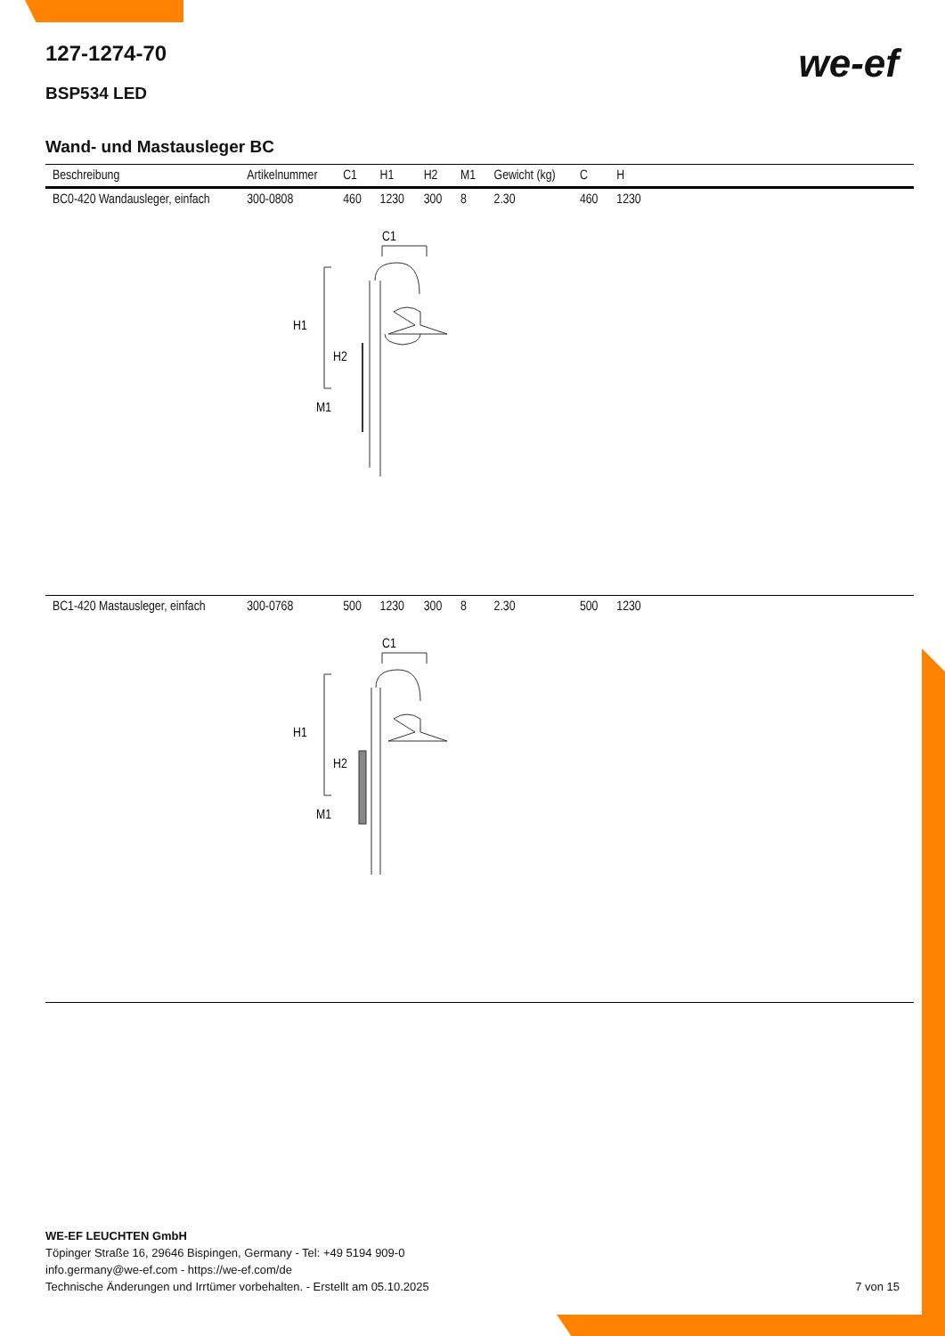127-1274-70
BSP534 LED
we-ef
Wand- und Mastausleger BC
| Beschreibung | Artikelnummer | C1 | H1 | H2 | M1 | Gewicht (kg) | C | H | |
| --- | --- | --- | --- | --- | --- | --- | --- | --- | --- |
| BC0-420 Wandausleger, einfach | 300-0808 | 460 | 1230 | 300 | 8 | 2.30 | 460 | 1230 | |
| C1 H1 H2 M1 | | | | | | | | | |
| BC1-420 Mastausleger, einfach | 300-0768 | 500 | 1230 | 300 | 8 | 2.30 | 500 | 1230 | |
| C1 H1 H2 M1 | | | | | | | | | |
WE-EF LEUCHTEN GmbH
Töpinger Straße 16, 29646 Bispingen, Germany - Tel: +49 5194 909-0
info.germany@we-ef.com - https://we-ef.com/de
Technische Änderungen und Irrtümer vorbehalten. - Erstellt am 05.10.2025 7 von 15